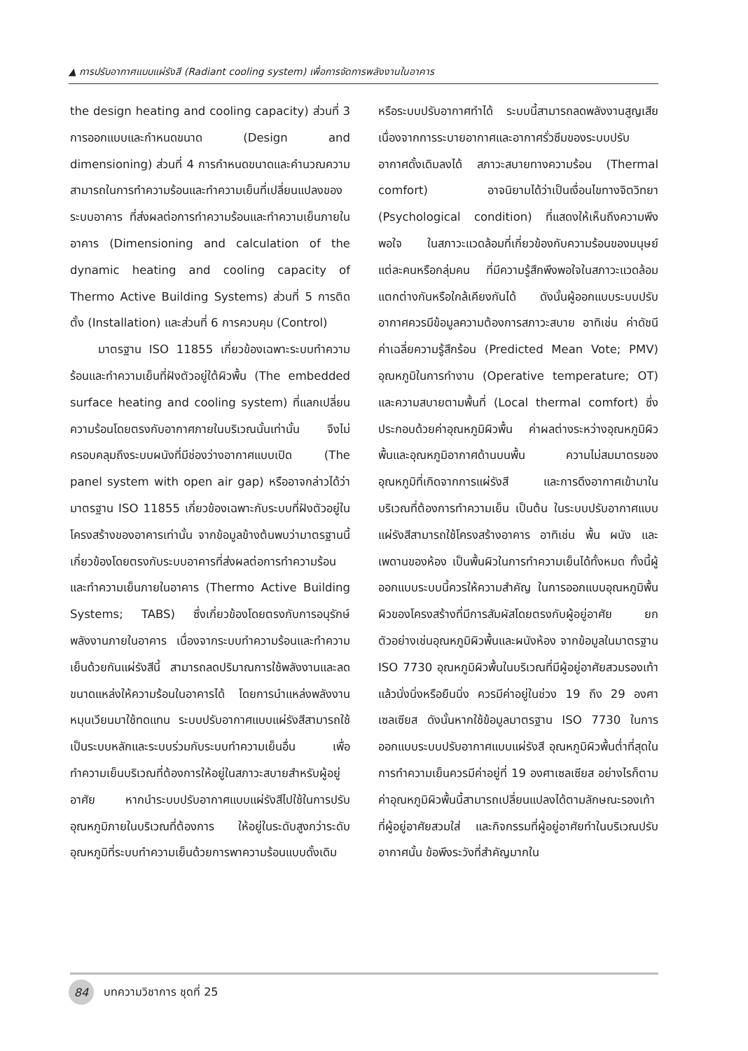▲ การปรับอากาศแบบแผ่รังสี (Radiant cooling system) เพื่อการจัดการพลังงานในอาคาร
the design heating and cooling capacity) ส่วนที่ 3 การออกแบบและกำหนดขนาด (Design and dimensioning) ส่วนที่ 4 การกำหนดขนาดและคำนวณความสามารถในการทำความร้อนและทำความเย็นที่เปลี่ยนแปลงของระบบอาคาร ที่ส่งผลต่อการทำความร้อนและทำความเย็นภายในอาคาร (Dimensioning and calculation of the dynamic heating and cooling capacity of Thermo Active Building Systems) ส่วนที่ 5 การติดตั้ง (Installation) และส่วนที่ 6 การควบคุม (Control)
มาตรฐาน ISO 11855 เกี่ยวข้องเฉพาะระบบทำความร้อนและทำความเย็นที่ฝังตัวอยู่ใต้ผิวพื้น (The embedded surface heating and cooling system) ที่แลกเปลี่ยนความร้อนโดยตรงกับอากาศภายในบริเวณนั้นเท่านั้น จึงไม่ครอบคลุมถึงระบบผนังที่มีช่องว่างอากาศแบบเปิด (The panel system with open air gap) หรืออาจกล่าวได้ว่ามาตรฐาน ISO 11855 เกี่ยวข้องเฉพาะกับระบบที่ฝังตัวอยู่ในโครงสร้างของอาคารเท่านั้น จากข้อมูลข้างต้นพบว่ามาตรฐานนี้เกี่ยวข้องโดยตรงกับระบบอาคารที่ส่งผลต่อการทำความร้อนและทำความเย็นภายในอาคาร (Thermo Active Building Systems; TABS) ซึ่งเกี่ยวข้องโดยตรงกับการอนุรักษ์พลังงานภายในอาคาร เนื่องจากระบบทำความร้อนและทำความเย็นด้วยกันแผ่รังสีนี้ สามารถลดปริมาณการใช้พลังงานและลดขนาดแหล่งให้ความร้อนในอาคารได้ โดยการนำแหล่งพลังงานหมุนเวียนมาใช้ทดแทน ระบบปรับอากาศแบบแผ่รังสีสามารถใช้เป็นระบบหลักและระบบร่วมกับระบบทำความเย็นอื่น เพื่อทำความเย็นบริเวณที่ต้องการให้อยู่ในสภาวะสบายสำหรับผู้อยู่อาศัย หากนำระบบปรับอากาศแบบแผ่รังสีไปใช้ในการปรับอุณหภูมิภายในบริเวณที่ต้องการ ให้อยู่ในระดับสูงกว่าระดับอุณหภูมิที่ระบบทำความเย็นด้วยการพาความร้อนแบบดั้งเดิม
หรือระบบปรับอากาศทำได้ ระบบนี้สามารถลดพลังงานสูญเสียเนื่องจากการระบายอากาศและอากาศรั่วซึมของระบบปรับอากาศดั้งเดิมลงได้ สภาวะสบายทางความร้อน (Thermal comfort) อาจนิยามได้ว่าเป็นเงื่อนไขทางจิตวิทยา (Psychological condition) ที่แสดงให้เห็นถึงความพึงพอใจ ในสภาวะแวดล้อมที่เกี่ยวข้องกับความร้อนของมนุษย์แต่ละคนหรือกลุ่มคน ที่มีความรู้สึกพึงพอใจในสภาวะแวดล้อมแตกต่างกันหรือใกล้เคียงกันได้ ดังนั้นผู้ออกแบบระบบปรับอากาศควรมีข้อมูลความต้องการสภาวะสบาย อาทิเช่น ค่าดัชนีค่าเฉลี่ยความรู้สึกร้อน (Predicted Mean Vote; PMV) อุณหภูมิในการทำงาน (Operative temperature; OT) และความสบายตามพื้นที่ (Local thermal comfort) ซึ่งประกอบด้วยค่าอุณหภูมิผิวพื้น ค่าผลต่างระหว่างอุณหภูมิผิวพื้นและอุณหภูมิอากาศด้านบนพื้น ความไม่สมมาตรของอุณหภูมิที่เกิดจากการแผ่รังสี และการดึงอากาศเข้ามาในบริเวณที่ต้องการทำความเย็น เป็นต้น ในระบบปรับอากาศแบบแผ่รังสีสามารถใช้โครงสร้างอาคาร อาทิเช่น พื้น ผนัง และเพดานของห้อง เป็นพื้นผิวในการทำความเย็นได้ทั้งหมด ทั้งนี้ผู้ออกแบบระบบนี้ควรให้ความสำคัญ ในการออกแบบอุณหภูมิพื้นผิวของโครงสร้างที่มีการสัมผัสโดยตรงกับผู้อยู่อาศัย ยกตัวอย่างเช่นอุณหภูมิผิวพื้นและผนังห้อง จากข้อมูลในมาตรฐาน ISO 7730 อุณหภูมิผิวพื้นในบริเวณที่มีผู้อยู่อาศัยสวมรองเท้าแล้วนั่งนิ่งหรือยืนนิ่ง ควรมีค่าอยู่ในช่วง 19 ถึง 29 องศาเซลเซียส ดังนั้นหากใช้ข้อมูลมาตรฐาน ISO 7730 ในการออกแบบระบบปรับอากาศแบบแผ่รังสี อุณหภูมิผิวพื้นต่ำที่สุดในการทำความเย็นควรมีค่าอยู่ที่ 19 องศาเซลเซียส อย่างไรก็ตามค่าอุณหภูมิผิวพื้นนี้สามารถเปลี่ยนแปลงได้ตามลักษณะรองเท้าที่ผู้อยู่อาศัยสวมใส่ และกิจกรรมที่ผู้อยู่อาศัยทำในบริเวณปรับอากาศนั้น ข้อพึงระวังที่สำคัญมากใน
84 บทความวิชาการ ชุดที่ 25